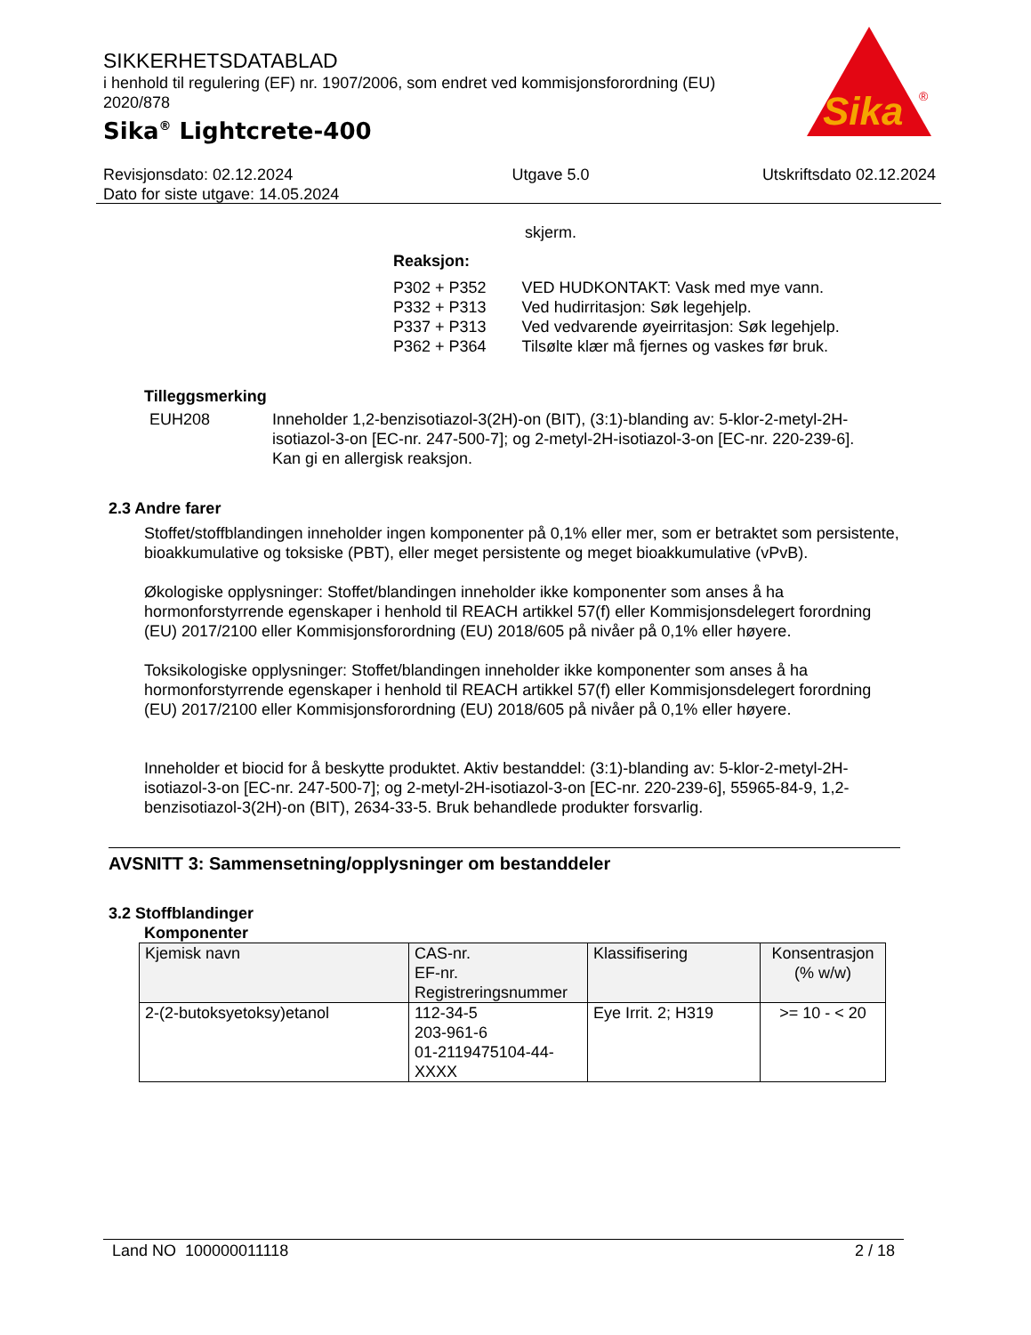SIKKERHETSDATABLAD
i henhold til regulering (EF) nr. 1907/2006, som endret ved kommisjonsforordning (EU) 2020/878
Sika<sup>®</sup> Lightcrete-400
Sika
®
Revisjonsdato: 02.12.2024
Dato for siste utgave: 14.05.2024
Utgave 5.0 Utskriftsdato 02.12.2024
skjerm.
Reaksjon:
| P302 + P352 | VED HUDKONTAKT: Vask med mye vann. |
| P332 + P313 | Ved hudirritasjon: Søk legehjelp. |
| P337 + P313 | Ved vedvarende øyeirritasjon: Søk legehjelp. |
| P362 + P364 | Tilsølte klær må fjernes og vaskes før bruk. |
Tilleggsmerking
EUH208 Inneholder 1,2-benzisotiazol-3(2H)-on (BIT), (3:1)-blanding av: 5-klor-2-metyl-2H-isotiazol-3-on [EC-nr. 247-500-7]; og 2-metyl-2H-isotiazol-3-on [EC-nr. 220-239-6]. Kan gi en allergisk reaksjon.
2.3 Andre farer
Stoffet/stoffblandingen inneholder ingen komponenter på 0,1% eller mer, som er betraktet som persistente, bioakkumulative og toksiske (PBT), eller meget persistente og meget bioakkumulative (vPvB).
Økologiske opplysninger: Stoffet/blandingen inneholder ikke komponenter som anses å ha hormonforstyrrende egenskaper i henhold til REACH artikkel 57(f) eller Kommisjonsdelegert forordning (EU) 2017/2100 eller Kommisjonsforordning (EU) 2018/605 på nivåer på 0,1% eller høyere.
Toksikologiske opplysninger: Stoffet/blandingen inneholder ikke komponenter som anses å ha hormonforstyrrende egenskaper i henhold til REACH artikkel 57(f) eller Kommisjonsdelegert forordning (EU) 2017/2100 eller Kommisjonsforordning (EU) 2018/605 på nivåer på 0,1% eller høyere.
Inneholder et biocid for å beskytte produktet. Aktiv bestanddel: (3:1)-blanding av: 5-klor-2-metyl-2H-isotiazol-3-on [EC-nr. 247-500-7]; og 2-metyl-2H-isotiazol-3-on [EC-nr. 220-239-6], 55965-84-9, 1,2-benzisotiazol-3(2H)-on (BIT), 2634-33-5. Bruk behandlede produkter forsvarlig.
AVSNITT 3: Sammensetning/opplysninger om bestanddeler
3.2 Stoffblandinger
Komponenter
| Kjemisk navn | CAS-nr. EF-nr. Registreringsnummer | Klassifisering | Konsentrasjon (% w/w) |
| --- | --- | --- | --- |
| 2-(2-butoksyetoksy)etanol | 112-34-5 203-961-6 01-2119475104-44-XXXX | Eye Irrit. 2; H319 | >= 10 - < 20 |
Land NO 100000011118 2 / 18